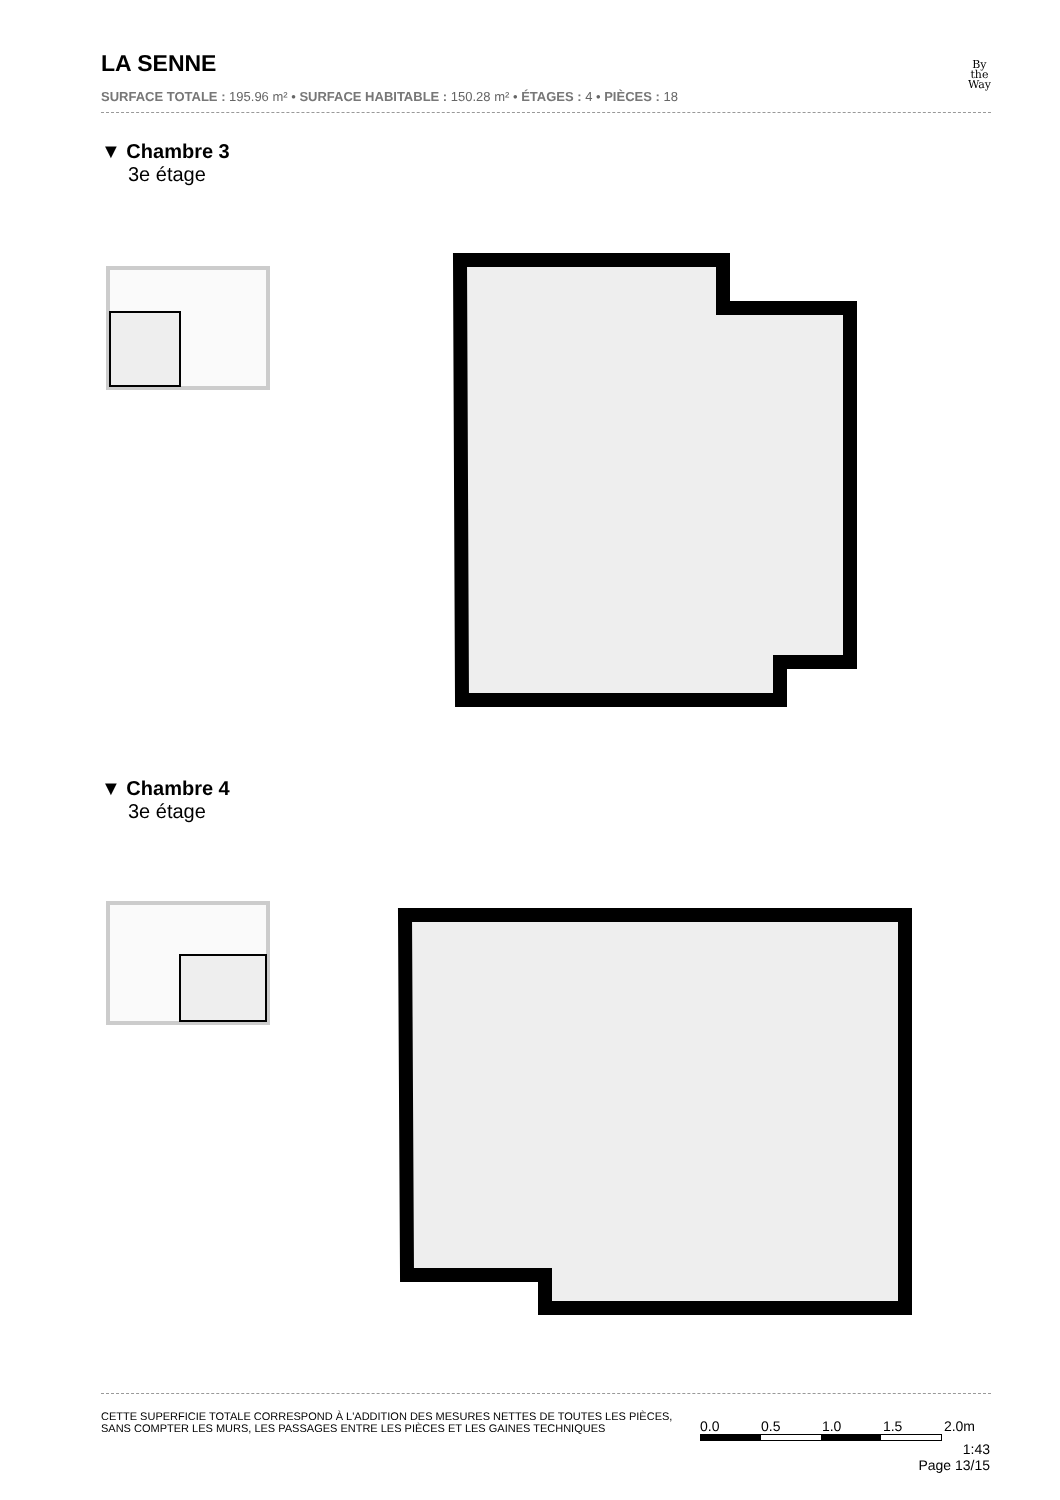LA SENNE
SURFACE TOTALE : 195.96 m² • SURFACE HABITABLE : 150.28 m² • ÉTAGES : 4 • PIÈCES : 18
By
the
Way
▼ Chambre 3
3e étage
▼ Chambre 4
3e étage
CETTE SUPERFICIE TOTALE CORRESPOND À L'ADDITION DES MESURES NETTES DE TOUTES LES PIÈCES,
SANS COMPTER LES MURS, LES PASSAGES ENTRE LES PIÈCES ET LES GAINES TECHNIQUES
0.0 0.5 1.0 1.5 2.0m
1:43
Page 13/15